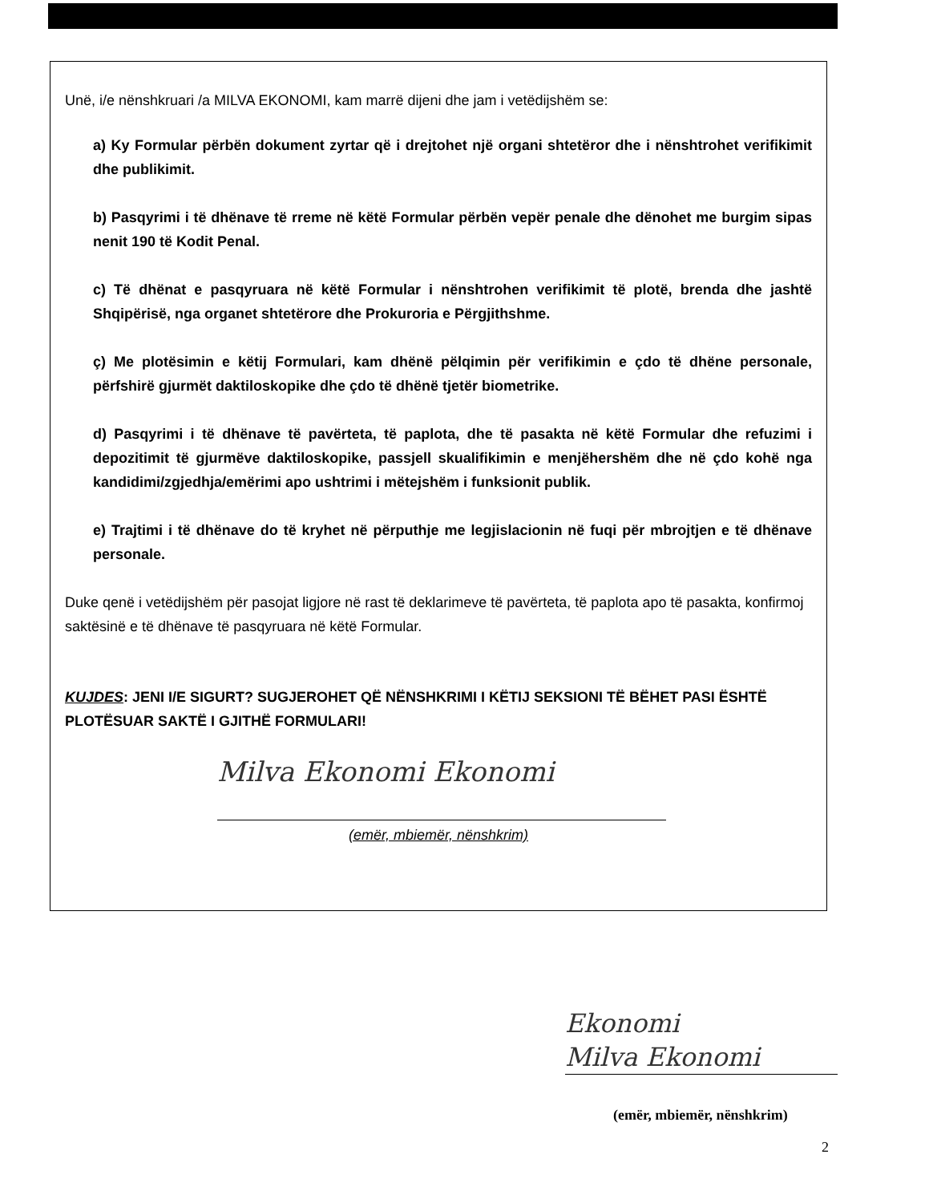Unë, i/e nënshkruari /a MILVA EKONOMI, kam marrë dijeni dhe jam i vetëdijshëm se:
a) Ky Formular përbën dokument zyrtar që i drejtohet një organi shtetëror dhe i nënshtrohet verifikimit dhe publikimit.
b) Pasqyrimi i të dhënave të rreme në këtë Formular përbën vepër penale dhe dënohet me burgim sipas nenit 190 të Kodit Penal.
c) Të dhënat e pasqyruara në këtë Formular i nënshtrohen verifikimit të plotë, brenda dhe jashtë Shqipërisë, nga organet shtetërore dhe Prokuroria e Përgjithshme.
ç) Me plotësimin e këtij Formulari, kam dhënë pëlqimin për verifikimin e çdo të dhëne personale, përfshirë gjurmët daktiloskopike dhe çdo të dhënë tjetër biometrike.
d) Pasqyrimi i të dhënave të pavërteta, të paplota, dhe të pasakta në këtë Formular dhe refuzimi i depozitimit të gjurmëve daktiloskopike, passjell skualifikimin e menjëhershëm dhe në çdo kohë nga kandidimi/zgjedhja/emërimi apo ushtrimi i mëtejshëm i funksionit publik.
e) Trajtimi i të dhënave do të kryhet në përputhje me legjislacionin në fuqi për mbrojtjen e të dhënave personale.
Duke qenë i vetëdijshëm për pasojat ligjore në rast të deklarimeve të pavërteta, të paplota apo të pasakta, konfirmoj saktësinë e të dhënave të pasqyruara në këtë Formular.
KUJDES: JENI I/E SIGURT? SUGJEROHET QË NËNSHKRIMI I KËTIJ SEKSIONI TË BËHET PASI ËSHTË PLOTËSUAR SAKTË I GJITHË FORMULARI!
Milva Ekonomi Ekonomi
(emër, mbiemër, nënshkrim)
Ekonomi
Milva Ekonomi
(emër, mbiemër, nënshkrim)
2